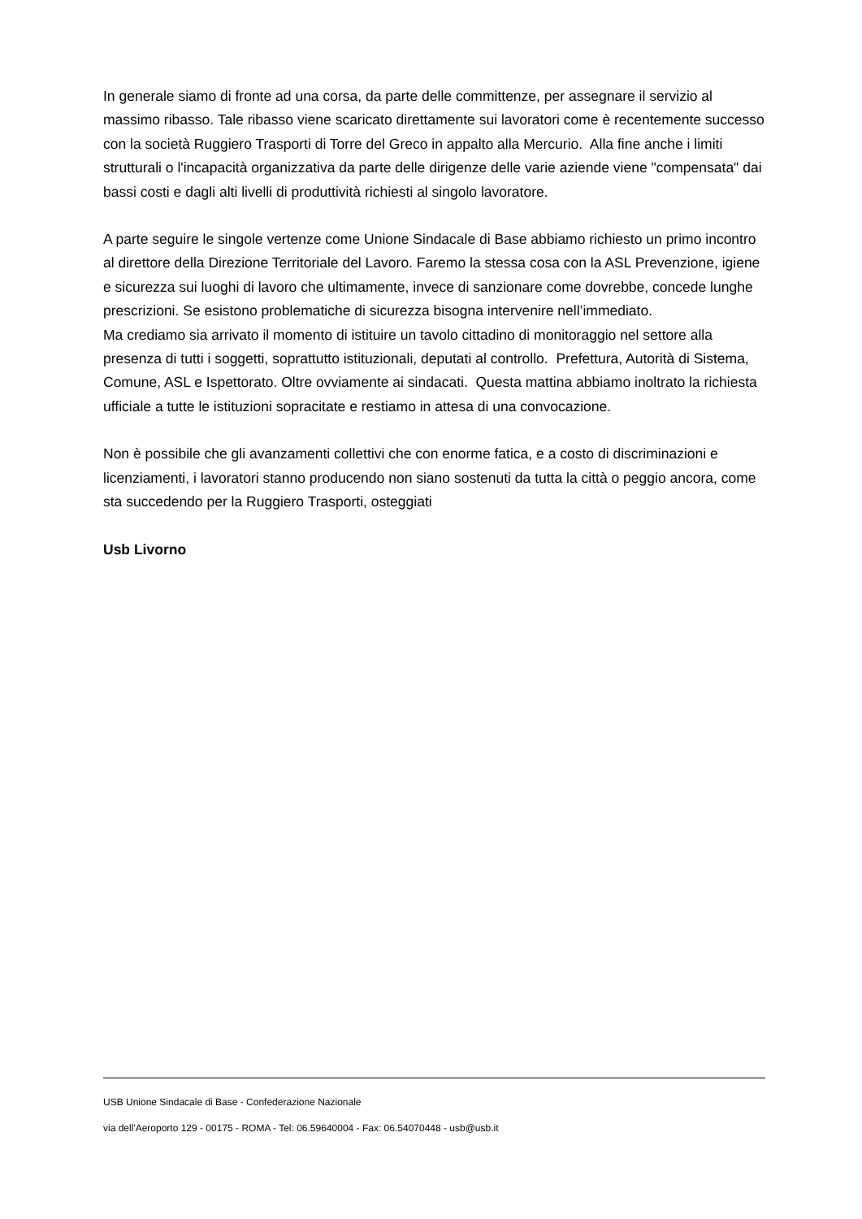In generale siamo di fronte ad una corsa, da parte delle committenze, per assegnare il servizio al massimo ribasso. Tale ribasso viene scaricato direttamente sui lavoratori come è recentemente successo con la società Ruggiero Trasporti di Torre del Greco in appalto alla Mercurio. Alla fine anche i limiti strutturali o l'incapacità organizzativa da parte delle dirigenze delle varie aziende viene "compensata" dai bassi costi e dagli alti livelli di produttività richiesti al singolo lavoratore.
A parte seguire le singole vertenze come Unione Sindacale di Base abbiamo richiesto un primo incontro al direttore della Direzione Territoriale del Lavoro. Faremo la stessa cosa con la ASL Prevenzione, igiene e sicurezza sui luoghi di lavoro che ultimamente, invece di sanzionare come dovrebbe, concede lunghe prescrizioni. Se esistono problematiche di sicurezza bisogna intervenire nell’immediato.
Ma crediamo sia arrivato il momento di istituire un tavolo cittadino di monitoraggio nel settore alla presenza di tutti i soggetti, soprattutto istituzionali, deputati al controllo. Prefettura, Autorità di Sistema, Comune, ASL e Ispettorato. Oltre ovviamente ai sindacati. Questa mattina abbiamo inoltrato la richiesta ufficiale a tutte le istituzioni sopracitate e restiamo in attesa di una convocazione.
Non è possibile che gli avanzamenti collettivi che con enorme fatica, e a costo di discriminazioni e licenziamenti, i lavoratori stanno producendo non siano sostenuti da tutta la città o peggio ancora, come sta succedendo per la Ruggiero Trasporti, osteggiati
Usb Livorno
USB Unione Sindacale di Base - Confederazione Nazionale
via dell'Aeroporto 129 - 00175 - ROMA - Tel: 06.59640004 - Fax: 06.54070448 - usb@usb.it